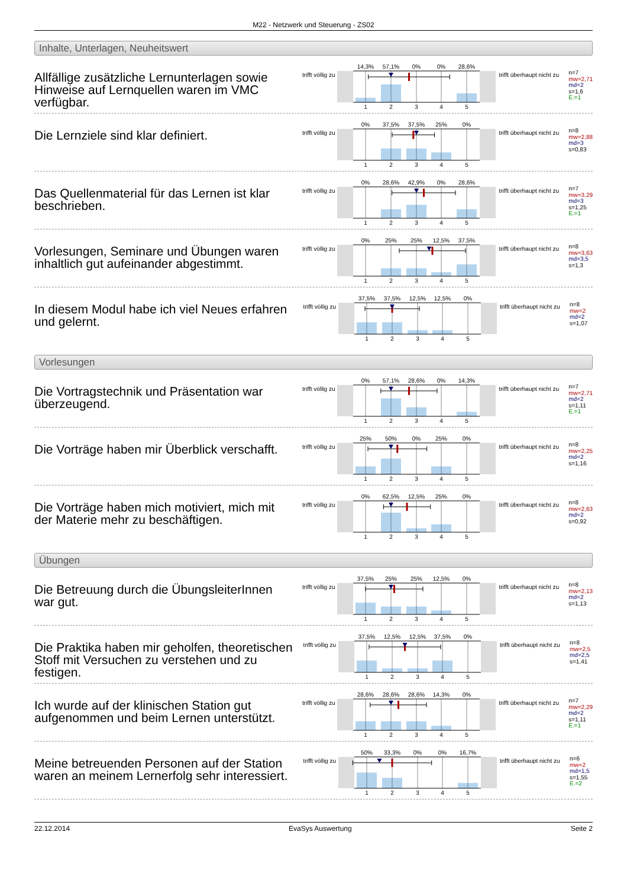M22 - Netzwerk und Steuerung - ZS02
Inhalte, Unterlagen, Neuheitswert
Allfällige zusätzliche Lernunterlagen sowie Hinweise auf Lernquellen waren im VMC verfügbar.
trifft völlig zu
14,3%
57,1%
0%
0%
28,6%
1
2
3
4
5
trifft überhaupt nicht zu
n=7
mw=2,71
md=2
s=1,6
E.=1
Die Lernziele sind klar definiert.
trifft völlig zu
0%
37,5%
37,5%
25%
0%
1
2
3
4
5
trifft überhaupt nicht zu
n=8
mw=2,88
md=3
s=0,83
Das Quellenmaterial für das Lernen ist klar beschrieben.
trifft völlig zu
0%
28,6%
42,9%
0%
28,6%
1
2
3
4
5
trifft überhaupt nicht zu
n=7
mw=3,29
md=3
s=1,25
E.=1
Vorlesungen, Seminare und Übungen waren inhaltlich gut aufeinander abgestimmt.
trifft völlig zu
0%
25%
25%
12,5%
37,5%
1
2
3
4
5
trifft überhaupt nicht zu
n=8
mw=3,63
md=3,5
s=1,3
In diesem Modul habe ich viel Neues erfahren und gelernt.
trifft völlig zu
37,5%
37,5%
12,5%
12,5%
0%
1
2
3
4
5
trifft überhaupt nicht zu
n=8
mw=2
md=2
s=1,07
Vorlesungen
Die Vortragstechnik und Präsentation war überzeugend.
trifft völlig zu
0%
57,1%
28,6%
0%
14,3%
1
2
3
4
5
trifft überhaupt nicht zu
n=7
mw=2,71
md=2
s=1,11
E.=1
Die Vorträge haben mir Überblick verschafft.
trifft völlig zu
25%
50%
0%
25%
0%
1
2
3
4
5
trifft überhaupt nicht zu
n=8
mw=2,25
md=2
s=1,16
Die Vorträge haben mich motiviert, mich mit der Materie mehr zu beschäftigen.
trifft völlig zu
0%
62,5%
12,5%
25%
0%
1
2
3
4
5
trifft überhaupt nicht zu
n=8
mw=2,63
md=2
s=0,92
Übungen
Die Betreuung durch die ÜbungsleiterInnen war gut.
trifft völlig zu
37,5%
25%
25%
12,5%
0%
1
2
3
4
5
trifft überhaupt nicht zu
n=8
mw=2,13
md=2
s=1,13
Die Praktika haben mir geholfen, theoretischen Stoff mit Versuchen zu verstehen und zu festigen.
trifft völlig zu
37,5%
12,5%
12,5%
37,5%
0%
1
2
3
4
5
trifft überhaupt nicht zu
n=8
mw=2,5
md=2,5
s=1,41
Ich wurde auf der klinischen Station gut aufgenommen und beim Lernen unterstützt.
trifft völlig zu
28,6%
28,6%
28,6%
14,3%
0%
1
2
3
4
5
trifft überhaupt nicht zu
n=7
mw=2,29
md=2
s=1,11
E.=1
Meine betreuenden Personen auf der Station waren an meinem Lernerfolg sehr interessiert.
trifft völlig zu
50%
33,3%
0%
0%
16,7%
1
2
3
4
5
trifft überhaupt nicht zu
n=6
mw=2
md=1,5
s=1,55
E.=2
22.12.2014 EvaSys Auswertung Seite 2